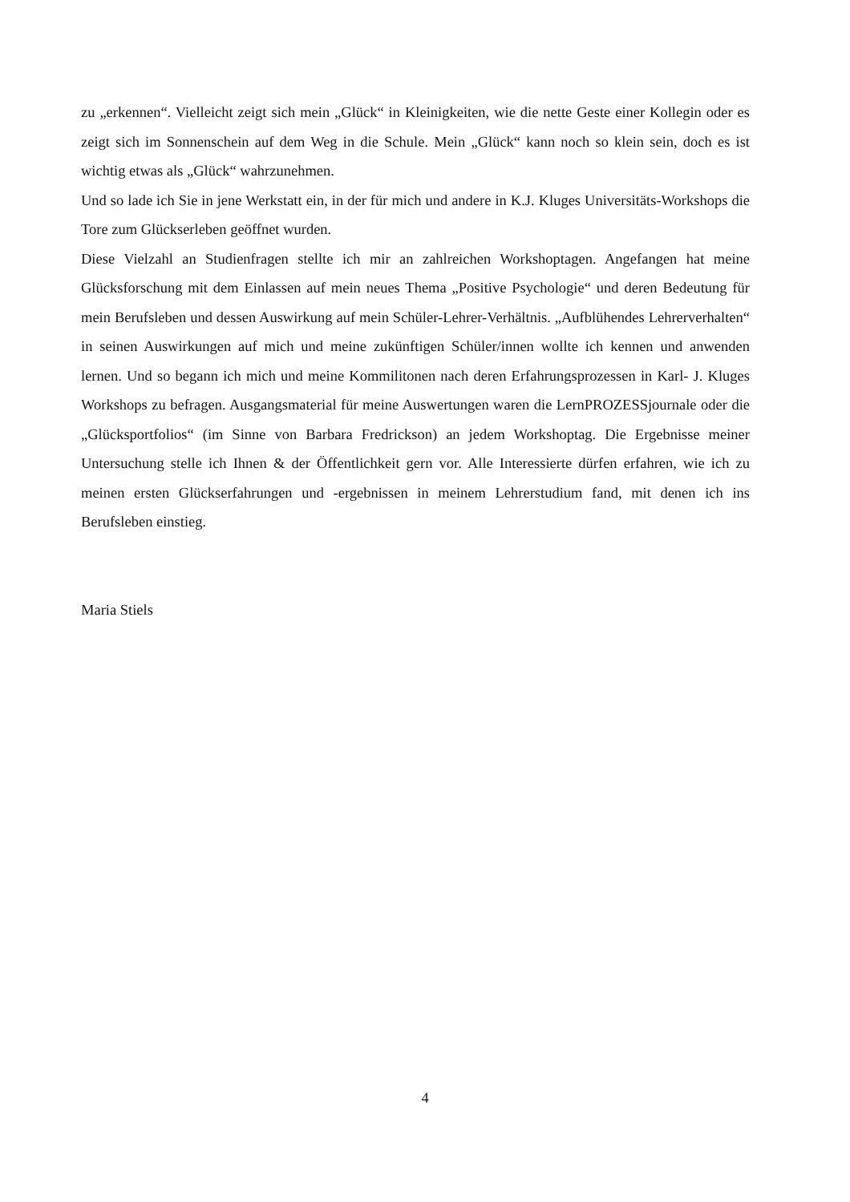zu „erkennen“. Vielleicht zeigt sich mein „Glück“ in Kleinigkeiten, wie die nette Geste einer Kollegin oder es zeigt sich im Sonnenschein auf dem Weg in die Schule. Mein „Glück“ kann noch so klein sein, doch es ist wichtig etwas als „Glück“ wahrzunehmen.
Und so lade ich Sie in jene Werkstatt ein, in der für mich und andere in K.J. Kluges Universitäts-Workshops die Tore zum Glückserleben geöffnet wurden.
Diese Vielzahl an Studienfragen stellte ich mir an zahlreichen Workshoptagen. Angefangen hat meine Glücksforschung mit dem Einlassen auf mein neues Thema „Positive Psychologie“ und deren Bedeutung für mein Berufsleben und dessen Auswirkung auf mein Schüler-Lehrer-Verhältnis. „Aufblühendes Lehrerverhalten“ in seinen Auswirkungen auf mich und meine zukünftigen Schüler/innen wollte ich kennen und anwenden lernen. Und so begann ich mich und meine Kommilitonen nach deren Erfahrungsprozessen in Karl- J. Kluges Workshops zu befragen. Ausgangsmaterial für meine Auswertungen waren die LernPROZESSjournale oder die „Glücksportfolios“ (im Sinne von Barbara Fredrickson) an jedem Workshoptag. Die Ergebnisse meiner Untersuchung stelle ich Ihnen & der Öffentlichkeit gern vor. Alle Interessierte dürfen erfahren, wie ich zu meinen ersten Glückserfahrungen und -ergebnissen in meinem Lehrerstudium fand, mit denen ich ins Berufsleben einstieg.
Maria Stiels
4